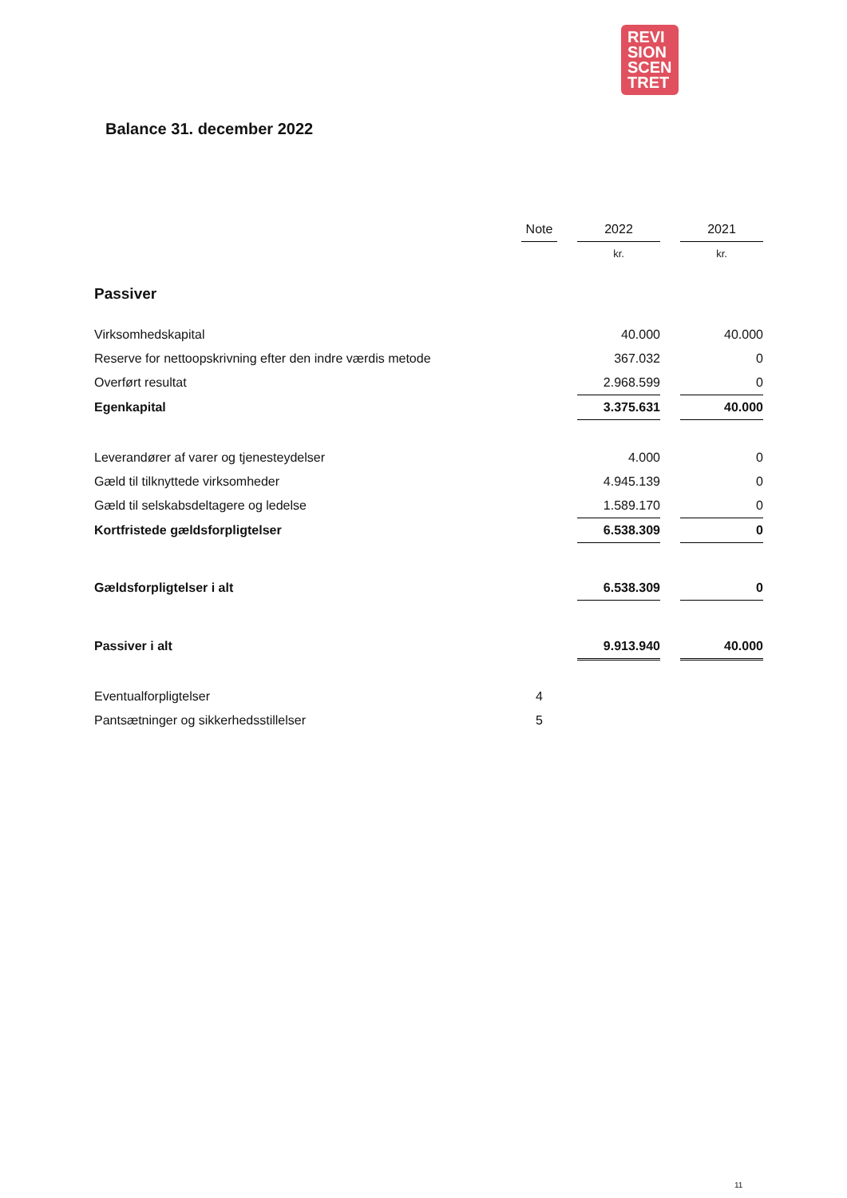REVI
SION
SCEN
TRET
Balance 31. december 2022
| | Note | | 2022 | | 2021 |
| --- | --- | --- | --- | --- | --- |
| | | | kr. | | kr. |
| Passiver | | | | | |
| Virksomhedskapital | | | 40.000 | | 40.000 |
| Reserve for nettoopskrivning efter den indre værdis metode | | | 367.032 | | 0 |
| Overført resultat | | | 2.968.599 | | 0 |
| Egenkapital | | | 3.375.631 | | 40.000 |
| Leverandører af varer og tjenesteydelser | | | 4.000 | | 0 |
| Gæld til tilknyttede virksomheder | | | 4.945.139 | | 0 |
| Gæld til selskabsdeltagere og ledelse | | | 1.589.170 | | 0 |
| Kortfristede gældsforpligtelser | | | 6.538.309 | | 0 |
| Gældsforpligtelser i alt | | | 6.538.309 | | 0 |
| Passiver i alt | | | 9.913.940 | | 40.000 |
| Eventualforpligtelser | 4 | | | | |
| Pantsætninger og sikkerhedsstillelser | 5 | | | | |
11